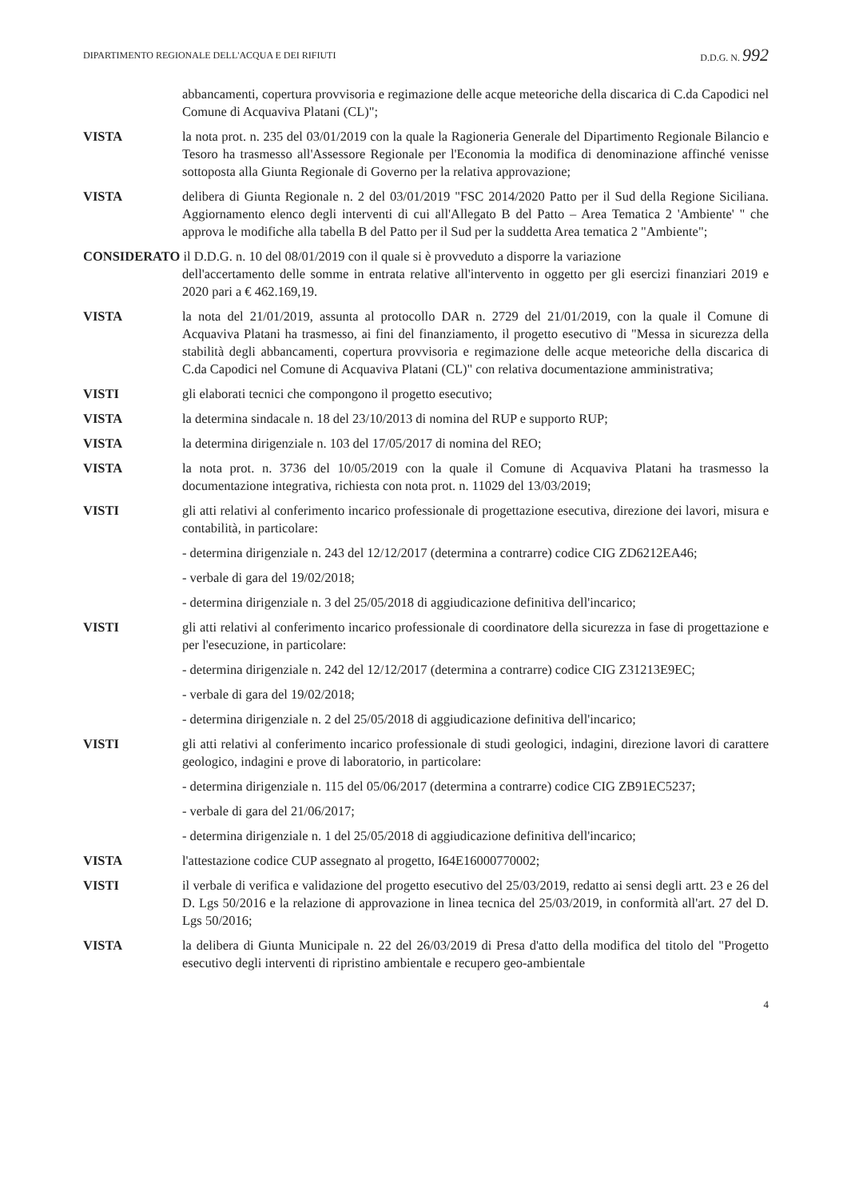DIPARTIMENTO REGIONALE DELL'ACQUA E DEI RIFIUTI D.D.G. N. 992
abbancamenti, copertura provvisoria e regimazione delle acque meteoriche della discarica di C.da Capodici nel Comune di Acquaviva Platani (CL)";
VISTA la nota prot. n. 235 del 03/01/2019 con la quale la Ragioneria Generale del Dipartimento Regionale Bilancio e Tesoro ha trasmesso all'Assessore Regionale per l'Economia la modifica di denominazione affinché venisse sottoposta alla Giunta Regionale di Governo per la relativa approvazione;
VISTA delibera di Giunta Regionale n. 2 del 03/01/2019 "FSC 2014/2020 Patto per il Sud della Regione Siciliana. Aggiornamento elenco degli interventi di cui all'Allegato B del Patto – Area Tematica 2 'Ambiente' " che approva le modifiche alla tabella B del Patto per il Sud per la suddetta Area tematica 2 "Ambiente";
CONSIDERATO il D.D.G. n. 10 del 08/01/2019 con il quale si è provveduto a disporre la variazione
dell'accertamento delle somme in entrata relative all'intervento in oggetto per gli esercizi finanziari 2019 e 2020 pari a € 462.169,19.
VISTA la nota del 21/01/2019, assunta al protocollo DAR n. 2729 del 21/01/2019, con la quale il Comune di Acquaviva Platani ha trasmesso, ai fini del finanziamento, il progetto esecutivo di "Messa in sicurezza della stabilità degli abbancamenti, copertura provvisoria e regimazione delle acque meteoriche della discarica di C.da Capodici nel Comune di Acquaviva Platani (CL)" con relativa documentazione amministrativa;
VISTI gli elaborati tecnici che compongono il progetto esecutivo;
VISTA la determina sindacale n. 18 del 23/10/2013 di nomina del RUP e supporto RUP;
VISTA la determina dirigenziale n. 103 del 17/05/2017 di nomina del REO;
VISTA la nota prot. n. 3736 del 10/05/2019 con la quale il Comune di Acquaviva Platani ha trasmesso la documentazione integrativa, richiesta con nota prot. n. 11029 del 13/03/2019;
VISTI gli atti relativi al conferimento incarico professionale di progettazione esecutiva, direzione dei lavori, misura e contabilità, in particolare:
- determina dirigenziale n. 243 del 12/12/2017 (determina a contrarre) codice CIG ZD6212EA46;
- verbale di gara del 19/02/2018;
- determina dirigenziale n. 3 del 25/05/2018 di aggiudicazione definitiva dell'incarico;
VISTI gli atti relativi al conferimento incarico professionale di coordinatore della sicurezza in fase di progettazione e per l'esecuzione, in particolare:
- determina dirigenziale n. 242 del 12/12/2017 (determina a contrarre) codice CIG Z31213E9EC;
- verbale di gara del 19/02/2018;
- determina dirigenziale n. 2 del 25/05/2018 di aggiudicazione definitiva dell'incarico;
VISTI gli atti relativi al conferimento incarico professionale di studi geologici, indagini, direzione lavori di carattere geologico, indagini e prove di laboratorio, in particolare:
- determina dirigenziale n. 115 del 05/06/2017 (determina a contrarre) codice CIG ZB91EC5237;
- verbale di gara del 21/06/2017;
- determina dirigenziale n. 1 del 25/05/2018 di aggiudicazione definitiva dell'incarico;
VISTA l'attestazione codice CUP assegnato al progetto, I64E16000770002;
VISTI il verbale di verifica e validazione del progetto esecutivo del 25/03/2019, redatto ai sensi degli artt. 23 e 26 del D. Lgs 50/2016 e la relazione di approvazione in linea tecnica del 25/03/2019, in conformità all'art. 27 del D. Lgs 50/2016;
VISTA la delibera di Giunta Municipale n. 22 del 26/03/2019 di Presa d'atto della modifica del titolo del "Progetto esecutivo degli interventi di ripristino ambientale e recupero geo-ambientale
4